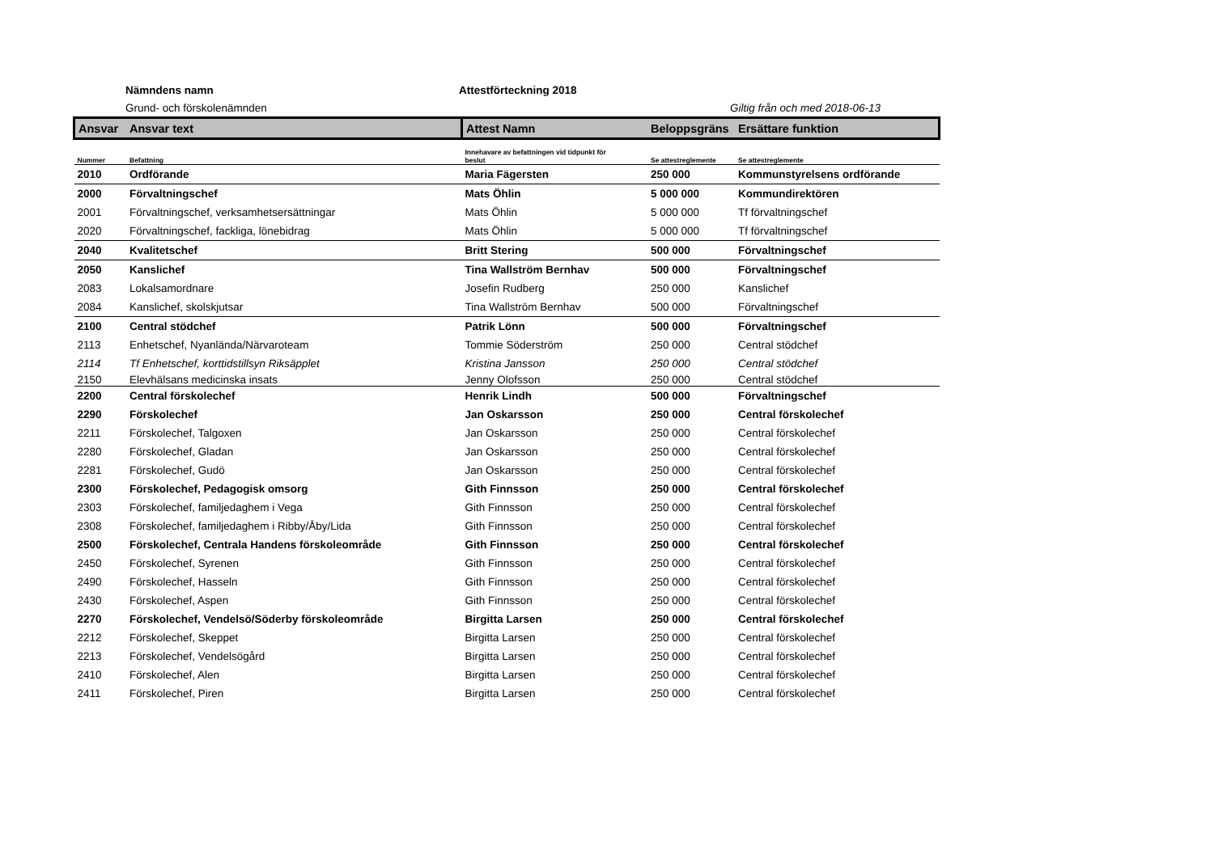Nämndens namn Attestförteckning 2018
Grund- och förskolenämnden Giltig från och med 2018-06-13
| Ansvar | Ansvar text | Attest Namn | Beloppsgräns | Ersättare funktion |
| --- | --- | --- | --- | --- |
| Nummer | Befattning | Innehavare av befattningen vid tidpunkt för beslut | Se attestreglemente | Se attestreglemente |
| 2010 | Ordförande | Maria Fägersten | 250 000 | Kommunstyrelsens ordförande |
| 2000 | Förvaltningschef | Mats Öhlin | 5 000 000 | Kommundirektören |
| 2001 | Förvaltningschef, verksamhetsersättningar | Mats Öhlin | 5 000 000 | Tf förvaltningschef |
| 2020 | Förvaltningschef, fackliga, lönebidrag | Mats Öhlin | 5 000 000 | Tf förvaltningschef |
| 2040 | Kvalitetschef | Britt Stering | 500 000 | Förvaltningschef |
| 2050 | Kanslichef | Tina Wallström Bernhav | 500 000 | Förvaltningschef |
| 2083 | Lokalsamordnare | Josefin Rudberg | 250 000 | Kanslichef |
| 2084 | Kanslichef, skolskjutsar | Tina Wallström Bernhav | 500 000 | Förvaltningschef |
| 2100 | Central stödchef | Patrik Lönn | 500 000 | Förvaltningschef |
| 2113 | Enhetschef, Nyanlända/Närvaroteam | Tommie Söderström | 250 000 | Central stödchef |
| 2114 | Tf Enhetschef, korttidstillsyn Riksäpplet | Kristina Jansson | 250 000 | Central stödchef |
| 2150 | Elevhälsans medicinska insats | Jenny Olofsson | 250 000 | Central stödchef |
| 2200 | Central förskolechef | Henrik Lindh | 500 000 | Förvaltningschef |
| 2290 | Förskolechef | Jan Oskarsson | 250 000 | Central förskolechef |
| 2211 | Förskolechef, Talgoxen | Jan Oskarsson | 250 000 | Central förskolechef |
| 2280 | Förskolechef, Gladan | Jan Oskarsson | 250 000 | Central förskolechef |
| 2281 | Förskolechef, Gudö | Jan Oskarsson | 250 000 | Central förskolechef |
| 2300 | Förskolechef, Pedagogisk omsorg | Gith Finnsson | 250 000 | Central förskolechef |
| 2303 | Förskolechef, familjedaghem i Vega | Gith Finnsson | 250 000 | Central förskolechef |
| 2308 | Förskolechef, familjedaghem i Ribby/Åby/Lida | Gith Finnsson | 250 000 | Central förskolechef |
| 2500 | Förskolechef, Centrala Handens förskoleområde | Gith Finnsson | 250 000 | Central förskolechef |
| 2450 | Förskolechef, Syrenen | Gith Finnsson | 250 000 | Central förskolechef |
| 2490 | Förskolechef, Hasseln | Gith Finnsson | 250 000 | Central förskolechef |
| 2430 | Förskolechef, Aspen | Gith Finnsson | 250 000 | Central förskolechef |
| 2270 | Förskolechef, Vendelsö/Söderby förskoleområde | Birgitta Larsen | 250 000 | Central förskolechef |
| 2212 | Förskolechef, Skeppet | Birgitta Larsen | 250 000 | Central förskolechef |
| 2213 | Förskolechef, Vendelsögård | Birgitta Larsen | 250 000 | Central förskolechef |
| 2410 | Förskolechef, Alen | Birgitta Larsen | 250 000 | Central förskolechef |
| 2411 | Förskolechef, Piren | Birgitta Larsen | 250 000 | Central förskolechef |